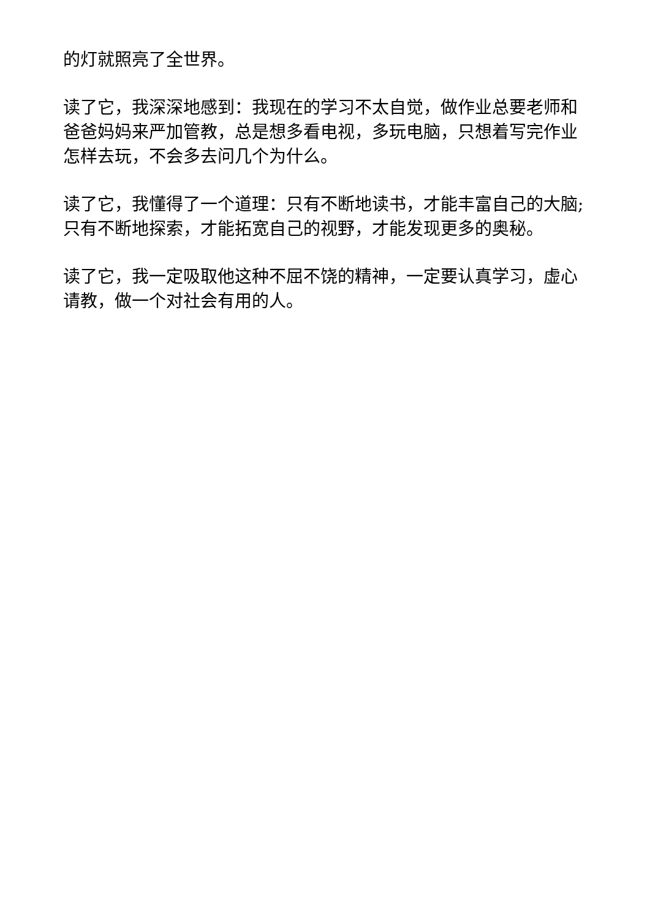的灯就照亮了全世界。
读了它，我深深地感到：我现在的学习不太自觉，做作业总要老师和爸爸妈妈来严加管教，总是想多看电视，多玩电脑，只想着写完作业怎样去玩，不会多去问几个为什么。
读了它，我懂得了一个道理：只有不断地读书，才能丰富自己的大脑;只有不断地探索，才能拓宽自己的视野，才能发现更多的奥秘。
读了它，我一定吸取他这种不屈不饶的精神，一定要认真学习，虚心请教，做一个对社会有用的人。